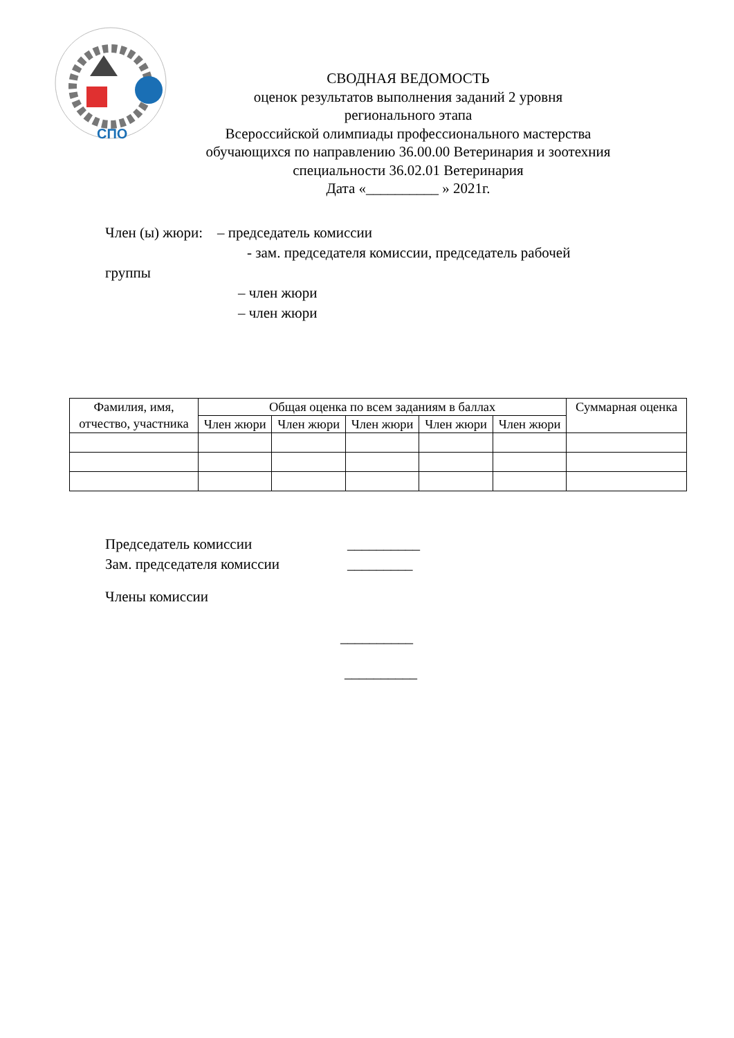СПО
СВОДНАЯ ВЕДОМОСТЬ
оценок результатов выполнения заданий 2 уровня
регионального этапа
Всероссийской олимпиады профессионального мастерства
обучающихся по направлению 36.00.00 Ветеринария и зоотехния
специальности 36.02.01 Ветеринария
Дата «__________ » 2021г.
Член (ы) жюри: – председатель комиссии
- зам. председателя комиссии, председатель рабочей
группы
– член жюри
– член жюри
| Фамилия, имя, отчество, участника | Общая оценка по всем заданиям в баллах | | | | | Суммарная оценка |
| --- | --- | --- | --- | --- | --- | --- |
| | Член жюри | Член жюри | Член жюри | Член жюри | Член жюри | |
Председатель комиссии __________
Зам. председателя комиссии _________
Члены комиссии
__________
__________